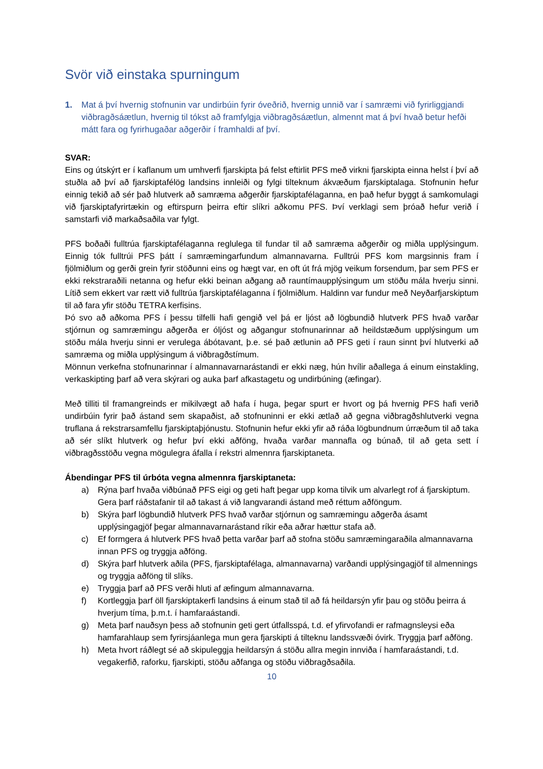Svör við einstaka spurningum
1. Mat á því hvernig stofnunin var undirbúin fyrir óveðrið, hvernig unnið var í samræmi við fyrirliggjandi viðbragðsáætlun, hvernig til tókst að framfylgja viðbragðsáætlun, almennt mat á því hvað betur hefði mátt fara og fyrirhugaðar aðgerðir í framhaldi af því.
SVAR:
Eins og útskýrt er í kaflanum um umhverfi fjarskipta þá felst eftirlit PFS með virkni fjarskipta einna helst í því að stuðla að því að fjarskiptafélög landsins innleiði og fylgi tilteknum ákvæðum fjarskiptalaga. Stofnunin hefur einnig tekið að sér það hlutverk að samræma aðgerðir fjarskiptafélaganna, en það hefur byggt á samkomulagi við fjarskiptafyrirtækin og eftirspurn þeirra eftir slíkri aðkomu PFS. Því verklagi sem þróað hefur verið í samstarfi við markaðsaðila var fylgt.
PFS boðaði fulltrúa fjarskiptafélaganna reglulega til fundar til að samræma aðgerðir og miðla upplýsingum. Einnig tók fulltrúi PFS þátt í samræmingarfundum almannavarna. Fulltrúi PFS kom margsinnis fram í fjölmiðlum og gerði grein fyrir stöðunni eins og hægt var, en oft út frá mjög veikum forsendum, þar sem PFS er ekki rekstraraðili netanna og hefur ekki beinan aðgang að rauntímaupplýsingum um stöðu mála hverju sinni. Lítið sem ekkert var rætt við fulltrúa fjarskiptafélaganna í fjölmiðlum. Haldinn var fundur með Neyðarfjarskiptum til að fara yfir stöðu TETRA kerfisins.
Þó svo að aðkoma PFS í þessu tilfelli hafi gengið vel þá er ljóst að lögbundið hlutverk PFS hvað varðar stjórnun og samræmingu aðgerða er óljóst og aðgangur stofnunarinnar að heildstæðum upplýsingum um stöðu mála hverju sinni er verulega ábótavant, þ.e. sé það ætlunin að PFS geti í raun sinnt því hlutverki að samræma og miðla upplýsingum á viðbragðstímum.
Mönnun verkefna stofnunarinnar í almannavarnarástandi er ekki næg, hún hvílir aðallega á einum einstakling, verkaskipting þarf að vera skýrari og auka þarf afkastagetu og undirbúning (æfingar).
Með tilliti til framangreinds er mikilvægt að hafa í huga, þegar spurt er hvort og þá hvernig PFS hafi verið undirbúin fyrir það ástand sem skapaðist, að stofnuninni er ekki ætlað að gegna viðbragðshlutverki vegna truflana á rekstrarsamfellu fjarskiptaþjónustu. Stofnunin hefur ekki yfir að ráða lögbundnum úrræðum til að taka að sér slíkt hlutverk og hefur því ekki aðföng, hvaða varðar mannafla og búnað, til að geta sett í viðbragðsstöðu vegna mögulegra áfalla í rekstri almennra fjarskiptaneta.
Ábendingar PFS til úrbóta vegna almennra fjarskiptaneta:
a) Rýna þarf hvaða viðbúnað PFS eigi og geti haft þegar upp koma tilvik um alvarlegt rof á fjarskiptum. Gera þarf ráðstafanir til að takast á við langvarandi ástand með réttum aðföngum.
b) Skýra þarf lögbundið hlutverk PFS hvað varðar stjórnun og samræmingu aðgerða ásamt upplýsingagjöf þegar almannavarnarástand ríkir eða aðrar hættur stafa að.
c) Ef formgera á hlutverk PFS hvað þetta varðar þarf að stofna stöðu samræmingaraðila almannavarna innan PFS og tryggja aðföng.
d) Skýra þarf hlutverk aðila (PFS, fjarskiptafélaga, almannavarna) varðandi upplýsingagjöf til almennings og tryggja aðföng til slíks.
e) Tryggja þarf að PFS verði hluti af æfingum almannavarna.
f) Kortleggja þarf öll fjarskiptakerfi landsins á einum stað til að fá heildarsýn yfir þau og stöðu þeirra á hverjum tíma, þ.m.t. í hamfaraástandi.
g) Meta þarf nauðsyn þess að stofnunin geti gert útfallsspá, t.d. ef yfirvofandi er rafmagnsleysi eða hamfarahlaup sem fyrirsjáanlega mun gera fjarskipti á tilteknu landssvæði óvirk. Tryggja þarf aðföng.
h) Meta hvort ráðlegt sé að skipuleggja heildarsýn á stöðu allra megin innviða í hamfaraástandi, t.d. vegakerfið, raforku, fjarskipti, stöðu aðfanga og stöðu viðbragðsaðila.
10